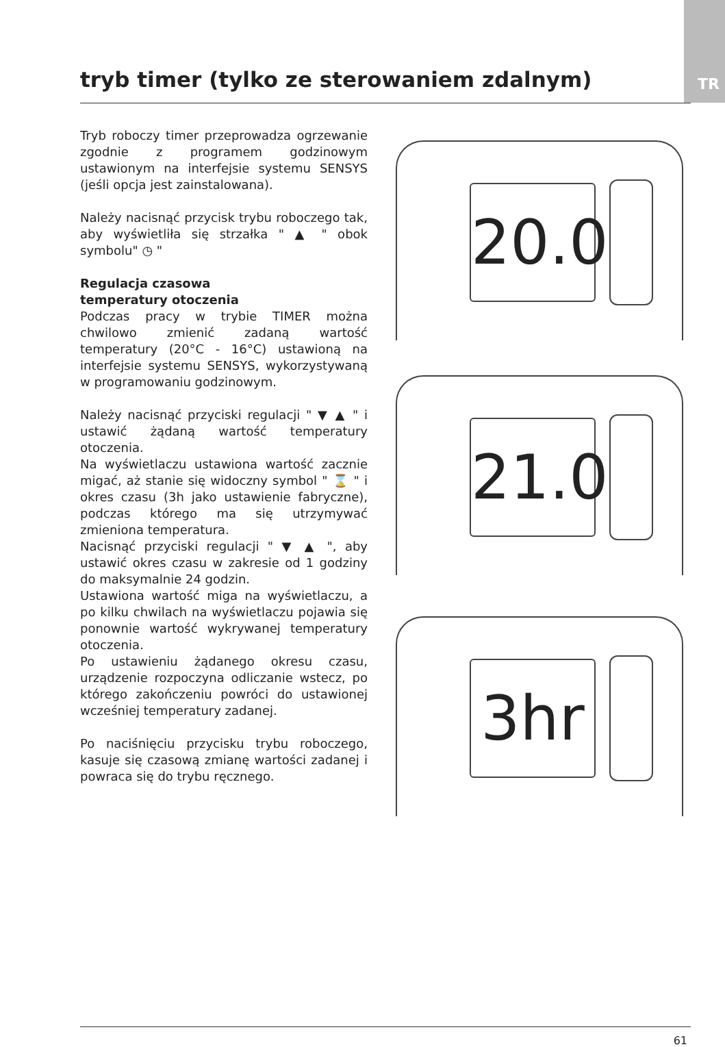TR
tryb timer (tylko ze sterowaniem zdalnym)
Tryb roboczy timer przeprowadza ogrzewanie zgodnie z programem godzinowym ustawionym na interfejsie systemu SENSYS (jeśli opcja jest zainstalowana).
Należy nacisnąć przycisk trybu roboczego tak, aby wyświetliła się strzałka " ▲ " obok symbolu" ◷ "
Regulacja czasowa
temperatury otoczenia
Podczas pracy w trybie TIMER można chwilowo zmienić zadaną wartość temperatury (20°C - 16°C) ustawioną na interfejsie systemu SENSYS, wykorzystywaną w programowaniu godzinowym.
Należy nacisnąć przyciski regulacji " ▼ ▲ " i ustawić żądaną wartość temperatury otoczenia.
Na wyświetlaczu ustawiona wartość zacznie migać, aż stanie się widoczny symbol " ⌛ " i okres czasu (3h jako ustawienie fabryczne), podczas którego ma się utrzymywać zmieniona temperatura.
Nacisnąć przyciski regulacji " ▼ ▲ ", aby ustawić okres czasu w zakresie od 1 godziny do maksymalnie 24 godzin.
Ustawiona wartość miga na wyświetlaczu, a po kilku chwilach na wyświetlaczu pojawia się ponownie wartość wykrywanej temperatury otoczenia.
Po ustawieniu żądanego okresu czasu, urządzenie rozpoczyna odliczanie wstecz, po którego zakończeniu powróci do ustawionej wcześniej temperatury zadanej.
Po naciśnięciu przycisku trybu roboczego, kasuje się czasową zmianę wartości zadanej i powraca się do trybu ręcznego.
20.0
21.0
3hr
61